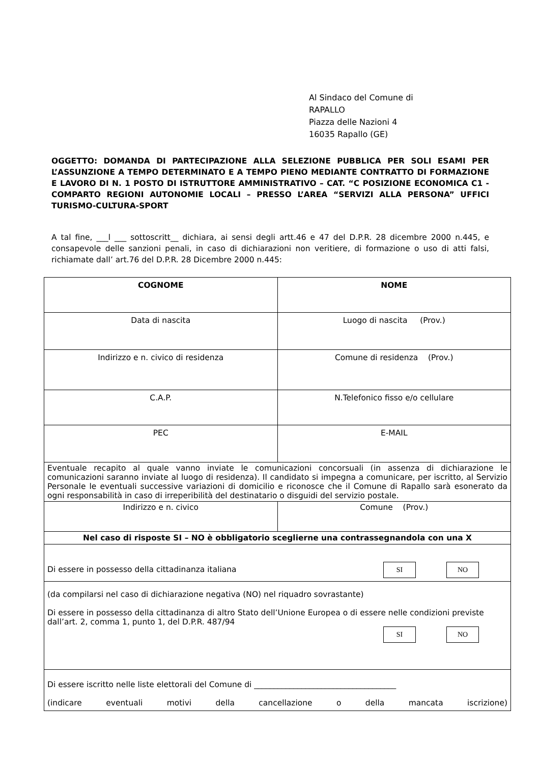Al Sindaco del Comune di
RAPALLO
Piazza delle Nazioni 4
16035 Rapallo (GE)
OGGETTO: DOMANDA DI PARTECIPAZIONE ALLA SELEZIONE PUBBLICA PER SOLI ESAMI PER L’ASSUNZIONE A TEMPO DETERMINATO E A TEMPO PIENO MEDIANTE CONTRATTO DI FORMAZIONE E LAVORO DI N. 1 POSTO DI ISTRUTTORE AMMINISTRATIVO – CAT. “C POSIZIONE ECONOMICA C1 - COMPARTO REGIONI AUTONOMIE LOCALI – PRESSO L’AREA “SERVIZI ALLA PERSONA” UFFICI TURISMO-CULTURA-SPORT
A tal fine, ___l ___ sottoscritt__ dichiara, ai sensi degli artt.46 e 47 del D.P.R. 28 dicembre 2000 n.445, e consapevole delle sanzioni penali, in caso di dichiarazioni non veritiere, di formazione o uso di atti falsi, richiamate dall’ art.76 del D.P.R. 28 Dicembre 2000 n.445:
| COGNOME | NOME |
| Data di nascita | Luogo di nascita (Prov.) |
| Indirizzo e n. civico di residenza | Comune di residenza (Prov.) |
| C.A.P. | N.Telefonico fisso e/o cellulare |
| PEC | E-MAIL |
| Eventuale recapito al quale vanno inviate le comunicazioni concorsuali (in assenza di dichiarazione le comunicazioni saranno inviate al luogo di residenza). Il candidato si impegna a comunicare, per iscritto, al Servizio Personale le eventuali successive variazioni di domicilio e riconosce che il Comune di Rapallo sarà esonerato da ogni responsabilità in caso di irreperibilità del destinatario o disguidi del servizio postale. | |
| Indirizzo e n. civico | Comune (Prov.) |
| Nel caso di risposte SI – NO è obbligatorio sceglierne una contrassegnandola con una X | |
| Di essere in possesso della cittadinanza italiana SI NO | |
| (da compilarsi nel caso di dichiarazione negativa (NO) nel riquadro sovrastante) Di essere in possesso della cittadinanza di altro Stato dell’Unione Europea o di essere nelle condizioni previste dall’art. 2, comma 1, punto 1, del D.P.R. 487/94 SI NO | |
| Di essere iscritto nelle liste elettorali del Comune di ____________________________________ (indicare eventuali motivi della cancellazione o della mancata iscrizione) | |